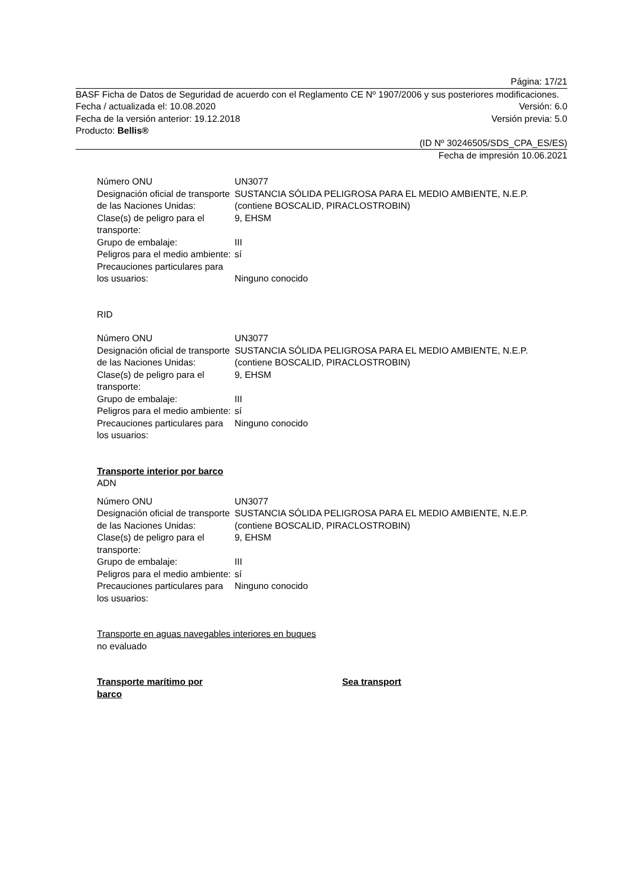Página: 17/21
BASF Ficha de Datos de Seguridad de acuerdo con el Reglamento CE Nº 1907/2006 y sus posteriores modificaciones.
Fecha / actualizada el: 10.08.2020 Versión: 6.0
Fecha de la versión anterior: 19.12.2018 Versión previa: 5.0
Producto: Bellis®
(ID Nº 30246505/SDS_CPA_ES/ES)
Fecha de impresión 10.06.2021
Número ONU UN3077
Designación oficial de transporte de las Naciones Unidas:
SUSTANCIA SÓLIDA PELIGROSA PARA EL MEDIO AMBIENTE, N.E.P. (contiene BOSCALID, PIRACLOSTROBIN)
Clase(s) de peligro para el transporte:
9, EHSM
Grupo de embalaje: III
Peligros para el medio ambiente:
sí
Precauciones particulares para los usuarios:
Ninguno conocido
RID
Número ONU UN3077
Designación oficial de transporte de las Naciones Unidas:
SUSTANCIA SÓLIDA PELIGROSA PARA EL MEDIO AMBIENTE, N.E.P. (contiene BOSCALID, PIRACLOSTROBIN)
Clase(s) de peligro para el transporte:
9, EHSM
Grupo de embalaje: III
Peligros para el medio ambiente:
sí
Precauciones particulares para los usuarios:
Ninguno conocido
Transporte interior por barco
ADN
Número ONU UN3077
Designación oficial de transporte de las Naciones Unidas:
SUSTANCIA SÓLIDA PELIGROSA PARA EL MEDIO AMBIENTE, N.E.P. (contiene BOSCALID, PIRACLOSTROBIN)
Clase(s) de peligro para el transporte:
9, EHSM
Grupo de embalaje: III
Peligros para el medio ambiente:
sí
Precauciones particulares para los usuarios:
Ninguno conocido
Transporte en aguas navegables interiores en buques
no evaluado
Transporte marítimo por
barco
Sea transport